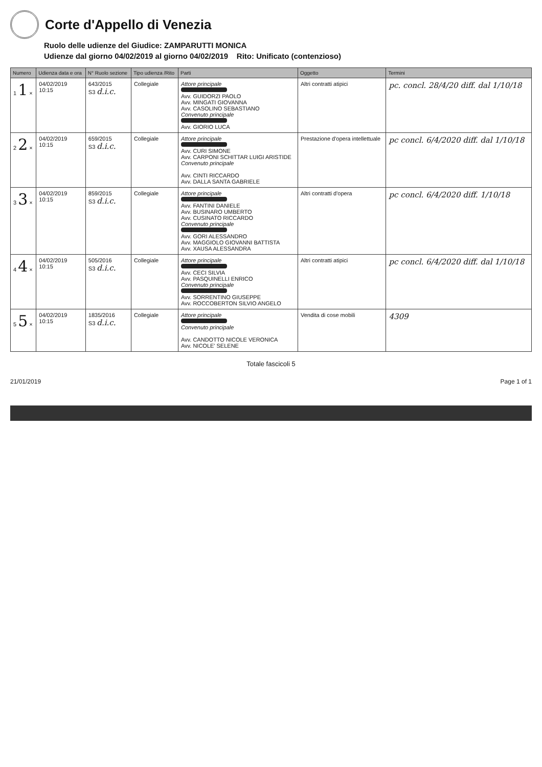Corte d'Appello di Venezia
Ruolo delle udienze del Giudice: ZAMPARUTTI MONICA
Udienze dal giorno 04/02/2019 al giorno 04/02/2019 Rito: Unificato (contenzioso)
| Numero | Udienza data e ora | N° Ruolo sezione | Tipo udienza /Rito | Parti | Oggetto | Termini |
| --- | --- | --- | --- | --- | --- | --- |
| 1 1 × | 04/02/2019 10:15 | 643/2015 S3 d.i.c. | Collegiale | Attore principale Avv. GUIDORZI PAOLO Avv. MINGATI GIOVANNA Avv. CASOLINO SEBASTIANO Convenuto principale Avv. GIORIO LUCA | Altri contratti atipici | pc. concl. 28/4/20 diff. dal 1/10/18 |
| 2 2 × | 04/02/2019 10:15 | 659/2015 S3 d.i.c. | Collegiale | Attore principale Avv. CURI SIMONE Avv. CARPONI SCHITTAR LUIGI ARISTIDE Convenuto principale Avv. CINTI RICCARDO Avv. DALLA SANTA GABRIELE | Prestazione d'opera intellettuale | pc concl. 6/4/2020 diff. dal 1/10/18 |
| 3 3 × | 04/02/2019 10:15 | 859/2015 S3 d.i.c. | Collegiale | Attore principale Avv. FANTINI DANIELE Avv. BUSINARO UMBERTO Avv. CUSINATO RICCARDO Convenuto principale Avv. GORI ALESSANDRO Avv. MAGGIOLO GIOVANNI BATTISTA Avv. XAUSA ALESSANDRA | Altri contratti d'opera | pc concl. 6/4/2020 diff. 1/10/18 |
| 4 4 × | 04/02/2019 10:15 | 505/2016 S3 d.i.c. | Collegiale | Attore principale Avv. CECI SILVIA Avv. PASQUINELLI ENRICO Convenuto principale Avv. SORRENTINO GIUSEPPE Avv. ROCCOBERTON SILVIO ANGELO | Altri contratti atipici | pc concl. 6/4/2020 diff. dal 1/10/18 |
| 5 5 × | 04/02/2019 10:15 | 1835/2016 S3 d.i.c. | Collegiale | Attore principale Convenuto principale Avv. CANDOTTO NICOLE VERONICA Avv. NICOLE' SELENE | Vendita di cose mobili | 4309 |
Totale fascicoli 5
21/01/2019 Page 1 of 1